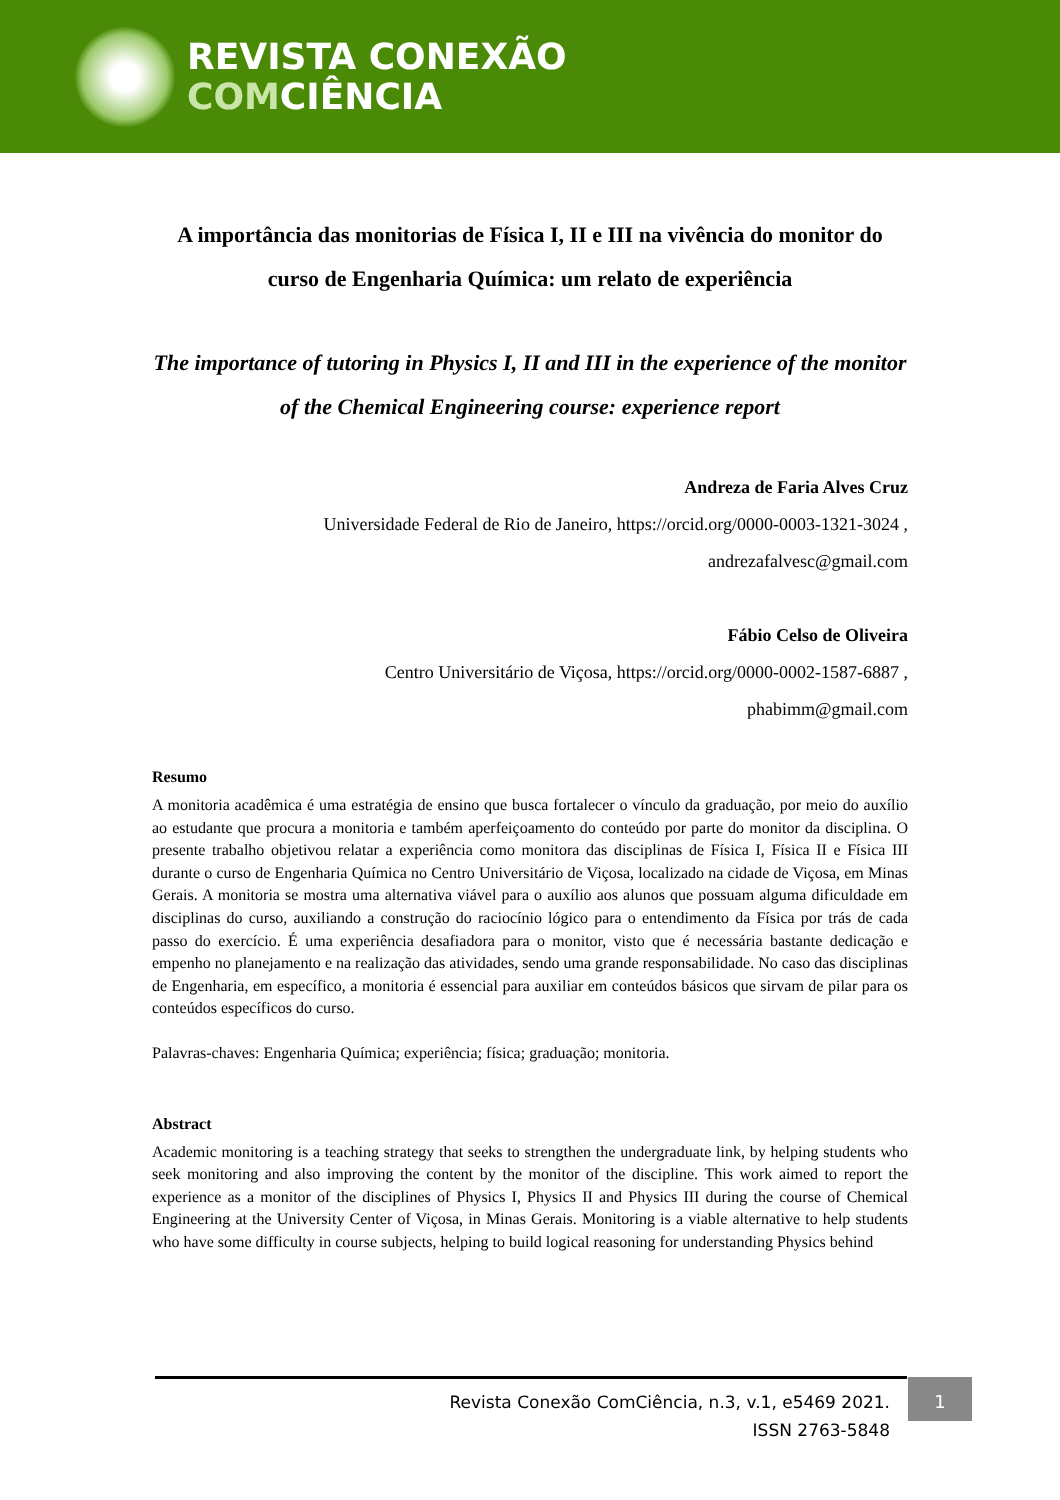REVISTA CONEXÃO
COMCIÊNCIA
A importância das monitorias de Física I, II e III na vivência do monitor do curso de Engenharia Química: um relato de experiência
The importance of tutoring in Physics I, II and III in the experience of the monitor of the Chemical Engineering course: experience report
Andreza de Faria Alves Cruz
Universidade Federal de Rio de Janeiro, https://orcid.org/0000-0003-1321-3024 ,
andrezafalvesc@gmail.com
Fábio Celso de Oliveira
Centro Universitário de Viçosa, https://orcid.org/0000-0002-1587-6887 ,
phabimm@gmail.com
Resumo
A monitoria acadêmica é uma estratégia de ensino que busca fortalecer o vínculo da graduação, por meio do auxílio ao estudante que procura a monitoria e também aperfeiçoamento do conteúdo por parte do monitor da disciplina. O presente trabalho objetivou relatar a experiência como monitora das disciplinas de Física I, Física II e Física III durante o curso de Engenharia Química no Centro Universitário de Viçosa, localizado na cidade de Viçosa, em Minas Gerais. A monitoria se mostra uma alternativa viável para o auxílio aos alunos que possuam alguma dificuldade em disciplinas do curso, auxiliando a construção do raciocínio lógico para o entendimento da Física por trás de cada passo do exercício. É uma experiência desafiadora para o monitor, visto que é necessária bastante dedicação e empenho no planejamento e na realização das atividades, sendo uma grande responsabilidade. No caso das disciplinas de Engenharia, em específico, a monitoria é essencial para auxiliar em conteúdos básicos que sirvam de pilar para os conteúdos específicos do curso.
Palavras-chaves: Engenharia Química; experiência; física; graduação; monitoria.
Abstract
Academic monitoring is a teaching strategy that seeks to strengthen the undergraduate link, by helping students who seek monitoring and also improving the content by the monitor of the discipline. This work aimed to report the experience as a monitor of the disciplines of Physics I, Physics II and Physics III during the course of Chemical Engineering at the University Center of Viçosa, in Minas Gerais. Monitoring is a viable alternative to help students who have some difficulty in course subjects, helping to build logical reasoning for understanding Physics behind
Revista Conexão ComCiência, n.3, v.1, e5469 2021.
ISSN 2763-5848
1